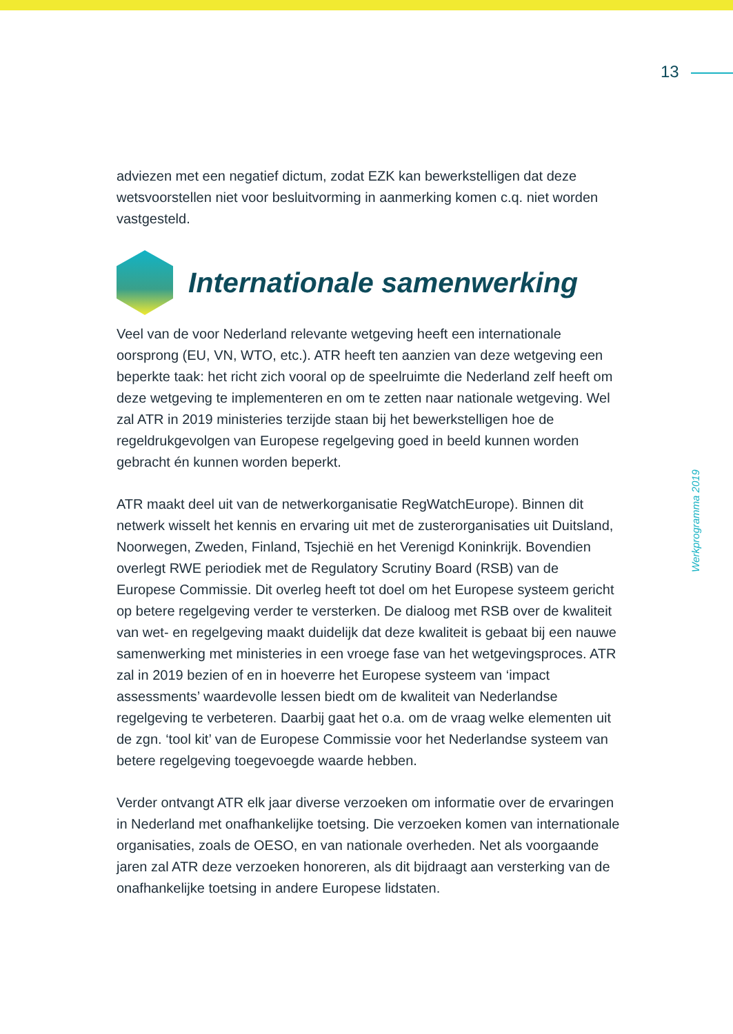13
Werkprogramma 2019
adviezen met een negatief dictum, zodat EZK kan bewerkstelligen dat deze wetsvoorstellen niet voor besluitvorming in aanmerking komen c.q. niet worden vastgesteld.
Internationale samenwerking
Veel van de voor Nederland relevante wetgeving heeft een internationale oorsprong (EU, VN, WTO, etc.). ATR heeft ten aanzien van deze wetgeving een beperkte taak: het richt zich vooral op de speelruimte die Nederland zelf heeft om deze wetgeving te implementeren en om te zetten naar nationale wetgeving. Wel zal ATR in 2019 ministeries terzijde staan bij het bewerkstelligen hoe de regeldrukgevolgen van Europese regelgeving goed in beeld kunnen worden gebracht én kunnen worden beperkt.
ATR maakt deel uit van de netwerkorganisatie RegWatchEurope). Binnen dit netwerk wisselt het kennis en ervaring uit met de zusterorganisaties uit Duitsland, Noorwegen, Zweden, Finland, Tsjechië en het Verenigd Koninkrijk. Bovendien overlegt RWE periodiek met de Regulatory Scrutiny Board (RSB) van de Europese Commissie. Dit overleg heeft tot doel om het Europese systeem gericht op betere regelgeving verder te versterken. De dialoog met RSB over de kwaliteit van wet- en regelgeving maakt duidelijk dat deze kwaliteit is gebaat bij een nauwe samenwerking met ministeries in een vroege fase van het wetgevingsproces. ATR zal in 2019 bezien of en in hoeverre het Europese systeem van ‘impact assessments’ waardevolle lessen biedt om de kwaliteit van Nederlandse regelgeving te verbeteren. Daarbij gaat het o.a. om de vraag welke elementen uit de zgn. ‘tool kit’ van de Europese Commissie voor het Nederlandse systeem van betere regelgeving toegevoegde waarde hebben.
Verder ontvangt ATR elk jaar diverse verzoeken om informatie over de ervaringen in Nederland met onafhankelijke toetsing. Die verzoeken komen van internationale organisaties, zoals de OESO, en van nationale overheden. Net als voorgaande jaren zal ATR deze verzoeken honoreren, als dit bijdraagt aan versterking van de onafhankelijke toetsing in andere Europese lidstaten.